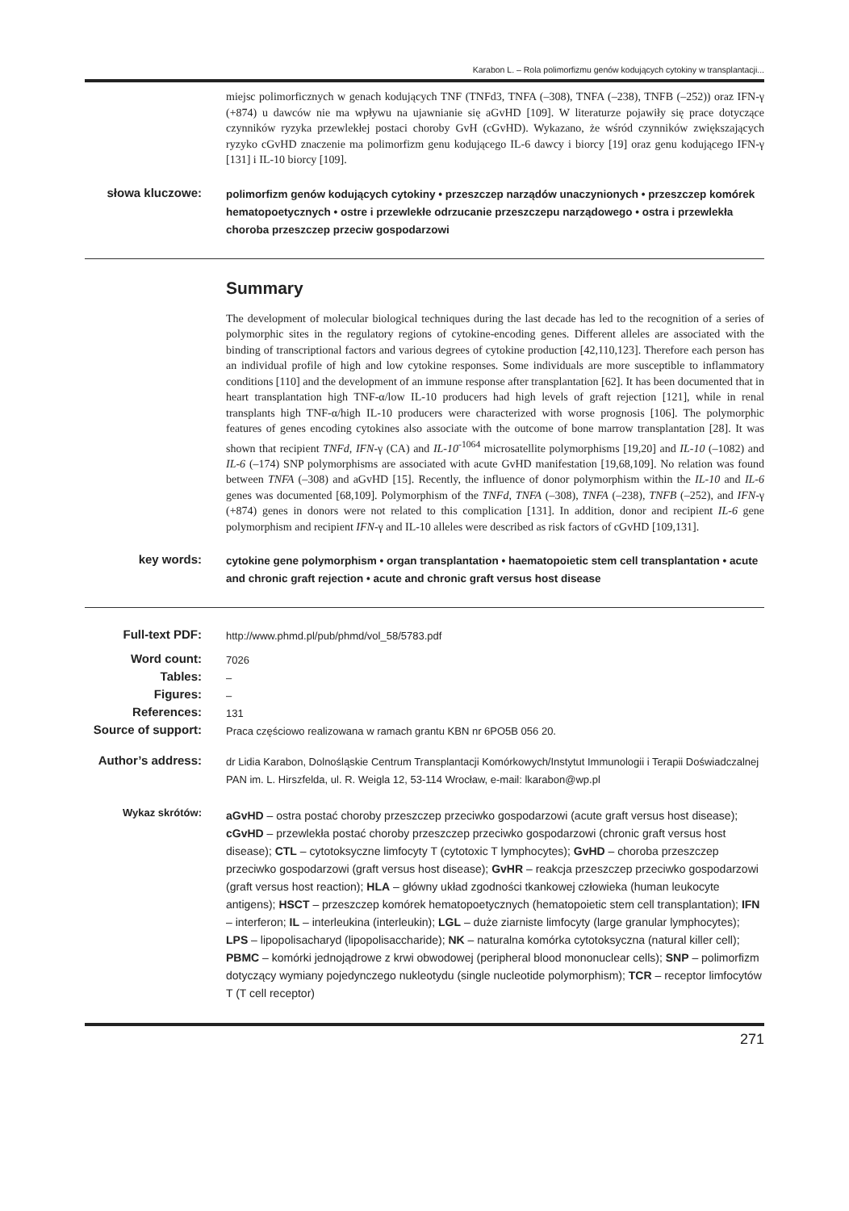Karabon L. – Rola polimorfizmu genów kodujących cytokiny w transplantacji...
miejsc polimorficznych w genach kodujących TNF (TNFd3, TNFA (–308), TNFA (–238), TNFB (–252)) oraz IFN-γ (+874) u dawców nie ma wpływu na ujawnianie się aGvHD [109]. W literaturze pojawiły się prace dotyczące czynników ryzyka przewlekłej postaci choroby GvH (cGvHD). Wykazano, że wśród czynników zwiększających ryzyko cGvHD znaczenie ma polimorfizm genu kodującego IL-6 dawcy i biorcy [19] oraz genu kodującego IFN-γ [131] i IL-10 biorcy [109].
słowa kluczowe:
polimorfizm genów kodujących cytokiny • przeszczep narządów unaczynionych • przeszczep komórek hematopoetycznych • ostre i przewlekłe odrzucanie przeszczepu narządowego • ostra i przewlekła choroba przeszczep przeciw gospodarzowi
Summary
The development of molecular biological techniques during the last decade has led to the recognition of a series of polymorphic sites in the regulatory regions of cytokine-encoding genes. Different alleles are associated with the binding of transcriptional factors and various degrees of cytokine production [42,110,123]. Therefore each person has an individual profile of high and low cytokine responses. Some individuals are more susceptible to inflammatory conditions [110] and the development of an immune response after transplantation [62]. It has been documented that in heart transplantation high TNF-α/low IL-10 producers had high levels of graft rejection [121], while in renal transplants high TNF-α/high IL-10 producers were characterized with worse prognosis [106]. The polymorphic features of genes encoding cytokines also associate with the outcome of bone marrow transplantation [28]. It was shown that recipient TNFd, IFN-γ (CA) and IL-10<sup>-1064</sup> microsatellite polymorphisms [19,20] and IL-10 (–1082) and IL-6 (–174) SNP polymorphisms are associated with acute GvHD manifestation [19,68,109]. No relation was found between TNFA (–308) and aGvHD [15]. Recently, the influence of donor polymorphism within the IL-10 and IL-6 genes was documented [68,109]. Polymorphism of the TNFd, TNFA (–308), TNFA (–238), TNFB (–252), and IFN-γ (+874) genes in donors were not related to this complication [131]. In addition, donor and recipient IL-6 gene polymorphism and recipient IFN-γ and IL-10 alleles were described as risk factors of cGvHD [109,131].
key words:
cytokine gene polymorphism • organ transplantation • haematopoietic stem cell transplantation • acute and chronic graft rejection • acute and chronic graft versus host disease
Full-text PDF:
http://www.phmd.pl/pub/phmd/vol_58/5783.pdf
Word count:
7026
Tables:
–
Figures:
–
References:
131
Source of support:
Praca częściowo realizowana w ramach grantu KBN nr 6PO5B 056 20.
Author’s address:
dr Lidia Karabon, Dolnośląskie Centrum Transplantacji Komórkowych/Instytut Immunologii i Terapii Doświadczalnej PAN im. L. Hirszfelda, ul. R. Weigla 12, 53-114 Wrocław, e-mail: lkarabon@wp.pl
Wykaz skrótów:
aGvHD – ostra postać choroby przeszczep przeciwko gospodarzowi (acute graft versus host disease); cGvHD – przewlekła postać choroby przeszczep przeciwko gospodarzowi (chronic graft versus host disease); CTL – cytotoksyczne limfocyty T (cytotoxic T lymphocytes); GvHD – choroba przeszczep przeciwko gospodarzowi (graft versus host disease); GvHR – reakcja przeszczep przeciwko gospodarzowi (graft versus host reaction); HLA – główny układ zgodności tkankowej człowieka (human leukocyte antigens); HSCT – przeszczep komórek hematopoetycznych (hematopoietic stem cell transplantation); IFN – interferon; IL – interleukina (interleukin); LGL – duże ziarniste limfocyty (large granular lymphocytes); LPS – lipopolisacharyd (lipopolisaccharide); NK – naturalna komórka cytotoksyczna (natural killer cell); PBMC – komórki jednojądrowe z krwi obwodowej (peripheral blood mononuclear cells); SNP – polimorfizm dotyczący wymiany pojedynczego nukleotydu (single nucleotide polymorphism); TCR – receptor limfocytów T (T cell receptor)
271